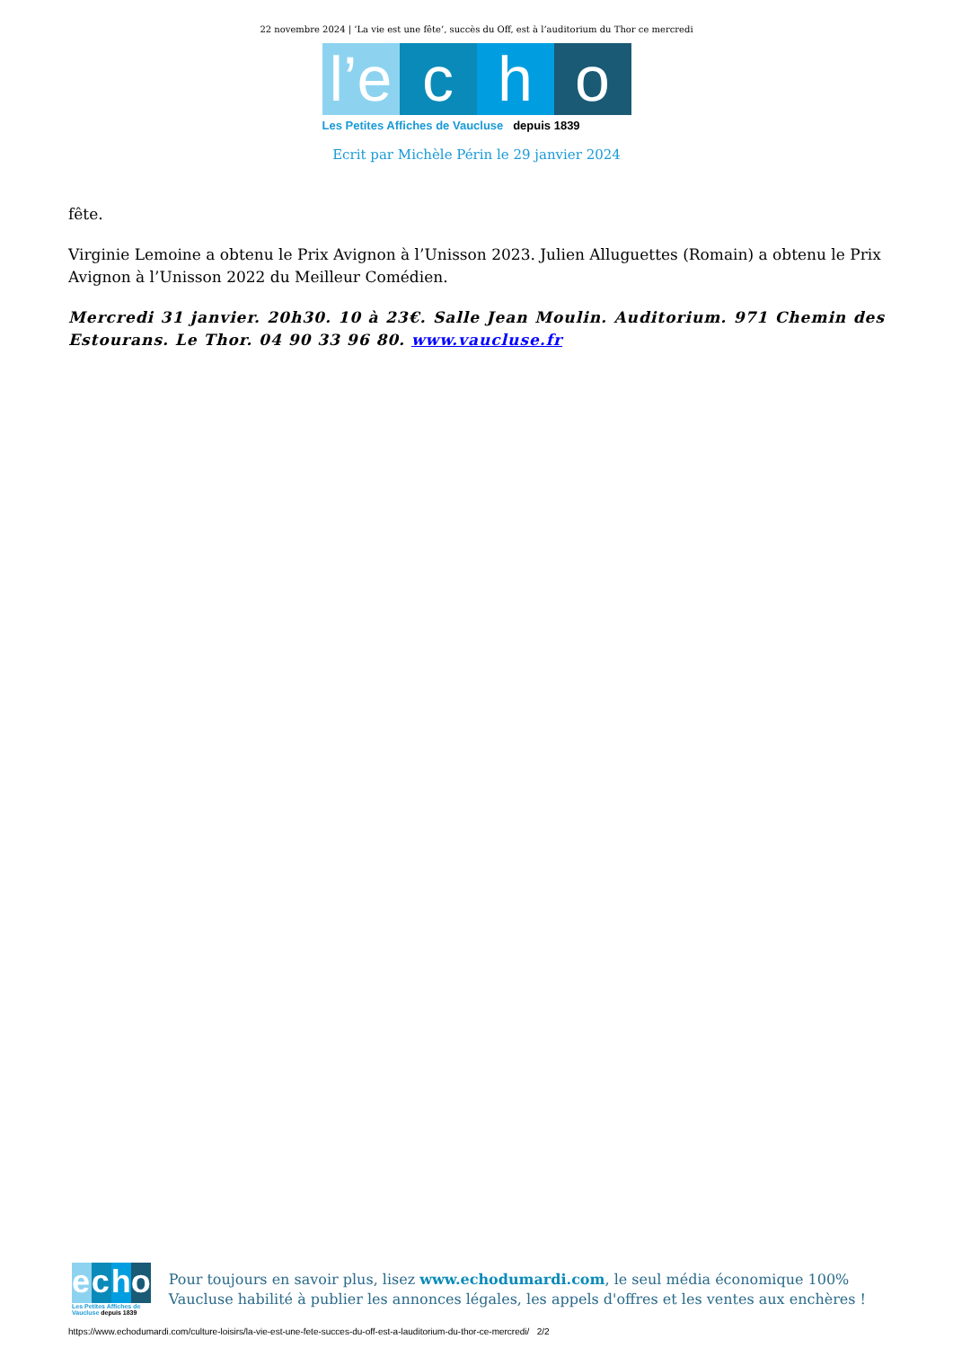22 novembre 2024 | ‘La vie est une fête’, succès du Off, est à l’auditorium du Thor ce mercredi
l’e
c
h
o
Les Petites Affiches de Vaucluse depuis 1839
Ecrit par Michèle Périn le 29 janvier 2024
fête.
Virginie Lemoine a obtenu le Prix Avignon à l’Unisson 2023. Julien Alluguettes (Romain) a obtenu le Prix Avignon à l’Unisson 2022 du Meilleur Comédien.
Mercredi 31 janvier. 20h30. 10 à 23€. Salle Jean Moulin. Auditorium. 971 Chemin des Estourans. Le Thor. 04 90 33 96 80. www.vaucluse.fr
e c h o
Les Petites Affiches de Vaucluse depuis 1839
Pour toujours en savoir plus, lisez www.echodumardi.com, le seul média économique 100% Vaucluse habilité à publier les annonces légales, les appels d'offres et les ventes aux enchères !
https://www.echodumardi.com/culture-loisirs/la-vie-est-une-fete-succes-du-off-est-a-lauditorium-du-thor-ce-mercredi/ 2/2